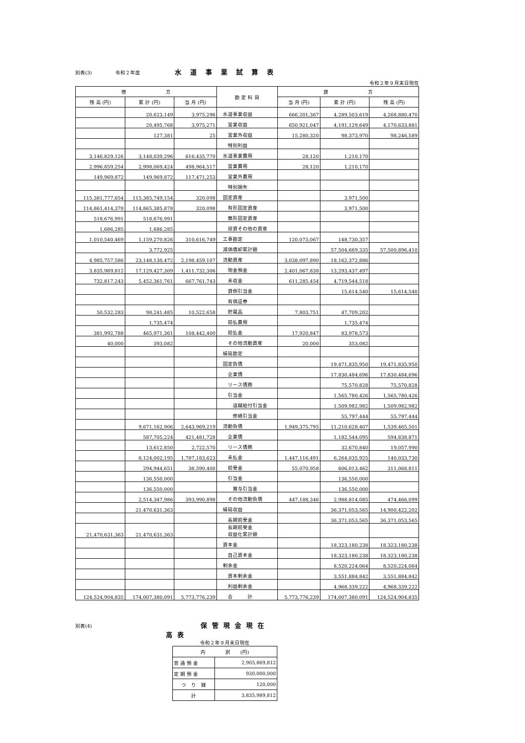別表(3) 令和２年度 水道事業試算表
令和２年９月末日現在
| 借 方 | | | 勘 定 科 目 | 貸 方 | | |
| --- | --- | --- | --- | --- | --- | --- |
| 残 高 (円) | 累 計 (円) | 当 月 (円) | | 当 月 (円) | 累 計 (円) | 残 高 (円) |
| | 20,623,149 | 3,975,296 | 水道事業収益 | 666,201,367 | 4,289,503,619 | 4,268,880,470 |
| | 20,495,768 | 3,975,271 | 営業収益 | 650,921,047 | 4,191,129,649 | 4,170,633,881 |
| | 127,381 | 25 | 営業外収益 | 15,280,320 | 98,373,970 | 98,246,589 |
| | | | 特別利益 | | | |
| 3,146,829,126 | 3,148,039,296 | 616,435,770 | 水道事業費用 | 28,120 | 1,210,170 | |
| 2,996,859,254 | 2,998,069,424 | 498,964,517 | 営業費用 | 28,120 | 1,210,170 | |
| 149,969,872 | 149,969,872 | 117,471,253 | 営業外費用 | | | |
| | | | 特別損失 | | | |
| 115,381,777,654 | 115,385,749,154 | 320,098 | 固定資産 | | 3,971,500 | |
| 114,861,414,378 | 114,865,385,878 | 320,098 | 有形固定資産 | | 3,971,500 | |
| 518,676,991 | 518,676,991 | | 無形固定資産 | | | |
| 1,686,285 | 1,686,285 | | 投資その他の資産 | | | |
| 1,010,540,469 | 1,159,270,826 | 310,616,749 | 工事勘定 | 120,073,067 | 148,730,357 | |
| | 3,772,925 | | 減価償却累計額 | | 57,504,669,335 | 57,500,896,410 |
| 4,985,757,586 | 23,148,130,472 | 2,198,459,107 | 流動資産 | 3,038,097,890 | 18,162,372,886 | |
| 3,835,989,812 | 17,129,427,309 | 1,411,732,306 | 現金預金 | 2,401,067,838 | 13,293,437,497 | |
| 732,817,243 | 5,452,361,761 | 667,761,743 | 未収金 | 611,285,454 | 4,719,544,518 | |
| | | | 貸倒引当金 | | 15,614,540 | 15,614,540 |
| | | | 有価証券 | | | |
| 50,532,283 | 98,241,485 | 10,522,658 | 貯蔵品 | 7,803,751 | 47,709,202 | |
| | 1,735,474 | | 前払費用 | | 1,735,474 | |
| 381,992,788 | 465,971,361 | 108,442,400 | 前払金 | 17,920,847 | 83,978,573 | |
| 40,000 | 393,082 | | その他流動資産 | 20,000 | 353,082 | |
| | | | 繰延勘定 | | | |
| | | | 固定負債 | | 19,471,835,950 | 19,471,835,950 |
| | | | 企業債 | | 17,830,484,696 | 17,830,484,696 |
| | | | リース債務 | | 75,570,828 | 75,570,828 |
| | | | 引当金 | | 1,565,780,426 | 1,565,780,426 |
| | | | 退職給付引当金 | | 1,509,982,982 | 1,509,982,982 |
| | | | 修繕引当金 | | 55,797,444 | 55,797,444 |
| | 9,671,162,906 | 2,643,969,219 | 流動負債 | 1,949,375,795 | 11,210,628,407 | 1,539,465,501 |
| | 587,705,224 | 421,481,728 | 企業債 | | 1,182,544,095 | 594,838,871 |
| | 13,612,850 | 2,722,570 | リース債務 | | 32,670,840 | 19,057,990 |
| | 6,124,002,195 | 1,787,183,623 | 未払金 | 1,447,116,491 | 6,264,035,925 | 140,033,730 |
| | 294,944,651 | 38,590,400 | 前受金 | 55,070,958 | 606,013,462 | 311,068,811 |
| | 136,550,000 | | 引当金 | | 136,550,000 | |
| | 136,550,000 | | 賞与引当金 | | 136,550,000 | |
| | 2,514,347,986 | 393,990,898 | その他流動負債 | 447,188,346 | 2,988,814,085 | 474,466,099 |
| | 21,470,631,363 | | 繰延収益 | | 36,371,053,565 | 14,900,422,202 |
| | | | 長期前受金 | | 36,371,053,565 | 36,371,053,565 |
| 21,470,631,363 | 21,470,631,363 | | 長期前受金 収益化累計額 | | | |
| | | | 資本金 | | 18,323,180,238 | 18,323,180,238 |
| | | | 自己資本金 | | 18,323,180,238 | 18,323,180,238 |
| | | | 剰余金 | | 8,520,224,064 | 8,520,224,064 |
| | | | 資本剰余金 | | 3,551,884,842 | 3,551,884,842 |
| | | | 利益剰余金 | | 4,968,339,222 | 4,968,339,222 |
| 124,524,904,835 | 174,007,380,091 | 5,773,776,239 | 合 計 | 5,773,776,239 | 174,007,380,091 | 124,524,904,835 |
別表(4) 保管現金現在高表
令和２年９月末日現在
| 内 訳 (円) | |
| 普 通 預 金 | 2,905,869,812 |
| 定 期 預 金 | 930,000,000 |
| つ り 銭 | 120,000 |
| 計 | 3,835,989,812 |